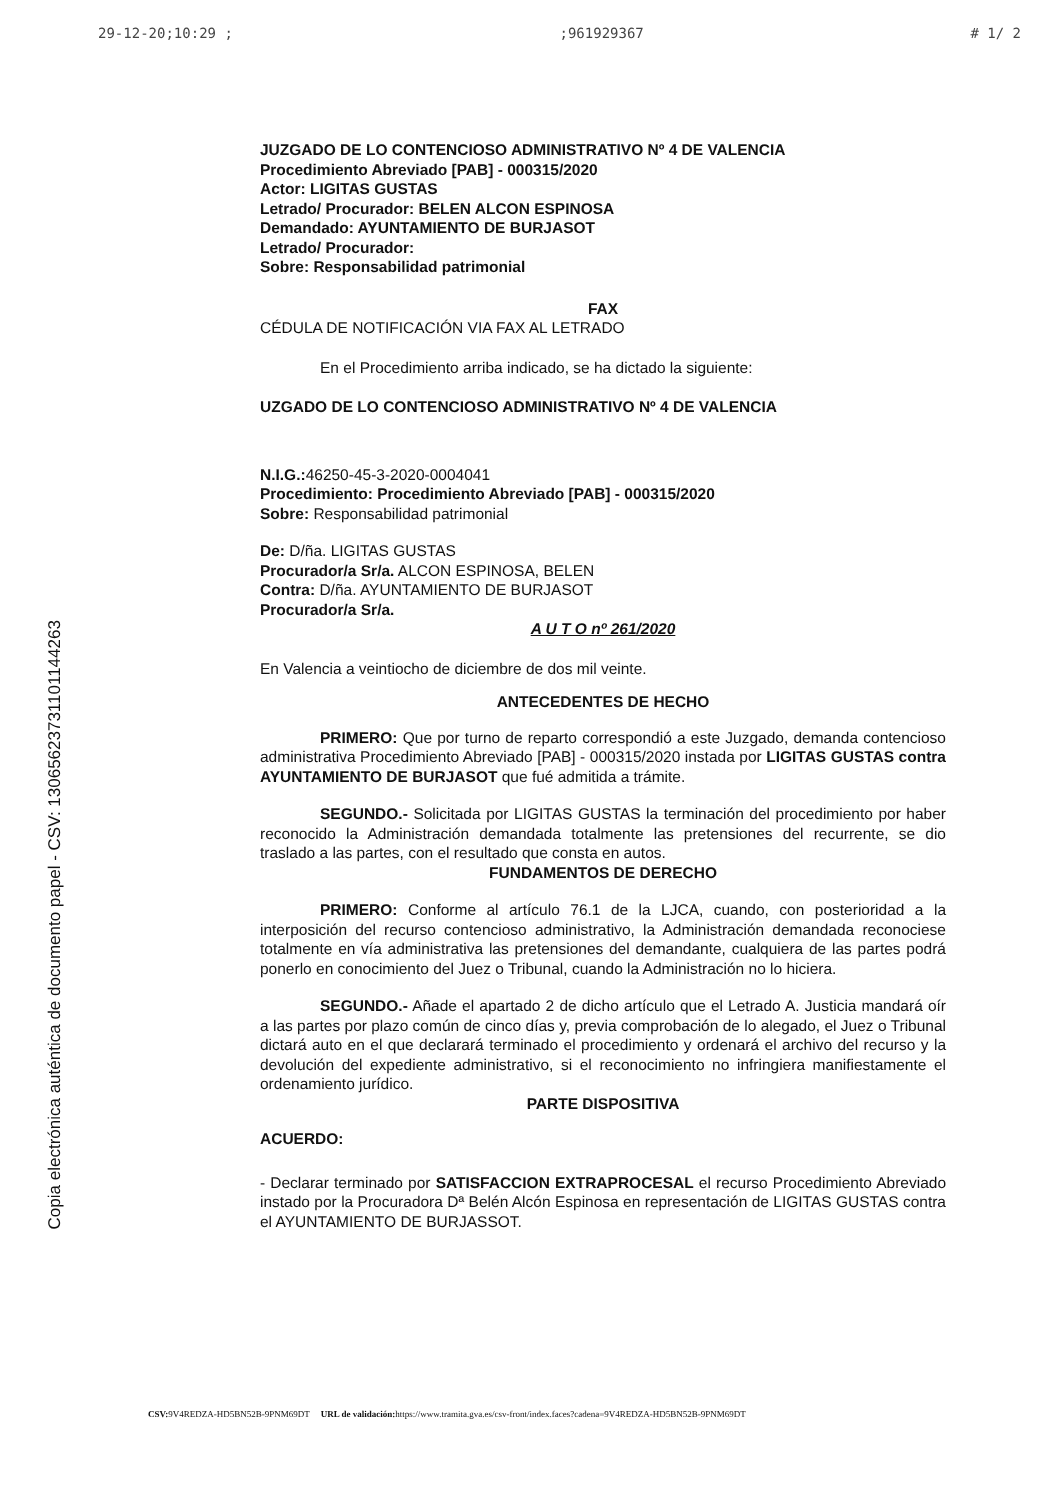29-12-20;10:29 ;;961929367 # 1/ 2
Copia electrónica auténtica de documento papel - CSV: 13065623731101144263
JUZGADO DE LO CONTENCIOSO ADMINISTRATIVO Nº 4 DE VALENCIA
Procedimiento Abreviado [PAB] - 000315/2020
Actor: LIGITAS GUSTAS
Letrado/ Procurador: BELEN ALCON ESPINOSA
Demandado: AYUNTAMIENTO DE BURJASOT
Letrado/ Procurador:
Sobre: Responsabilidad patrimonial
FAX
CÉDULA DE NOTIFICACIÓN VIA FAX AL LETRADO
En el Procedimiento arriba indicado, se ha dictado la siguiente:
UZGADO DE LO CONTENCIOSO ADMINISTRATIVO Nº 4 DE VALENCIA
N.I.G.: 46250-45-3-2020-0004041
Procedimiento: Procedimiento Abreviado [PAB] - 000315/2020
Sobre: Responsabilidad patrimonial
De: D/ña. LIGITAS GUSTAS
Procurador/a Sr/a. ALCON ESPINOSA, BELEN
Contra: D/ña. AYUNTAMIENTO DE BURJASOT
Procurador/a Sr/a.
A U T O nº 261/2020
En Valencia a veintiocho de diciembre de dos mil veinte.
ANTECEDENTES DE HECHO
PRIMERO: Que por turno de reparto correspondió a este Juzgado, demanda contencioso administrativa Procedimiento Abreviado [PAB] - 000315/2020 instada por LIGITAS GUSTAS contra AYUNTAMIENTO DE BURJASOT que fué admitida a trámite.
SEGUNDO.- Solicitada por LIGITAS GUSTAS la terminación del procedimiento por haber reconocido la Administración demandada totalmente las pretensiones del recurrente, se dio traslado a las partes, con el resultado que consta en autos.
FUNDAMENTOS DE DERECHO
PRIMERO: Conforme al artículo 76.1 de la LJCA, cuando, con posterioridad a la interposición del recurso contencioso administrativo, la Administración demandada reconociese totalmente en vía administrativa las pretensiones del demandante, cualquiera de las partes podrá ponerlo en conocimiento del Juez o Tribunal, cuando la Administración no lo hiciera.
SEGUNDO.- Añade el apartado 2 de dicho artículo que el Letrado A. Justicia mandará oír a las partes por plazo común de cinco días y, previa comprobación de lo alegado, el Juez o Tribunal dictará auto en el que declarará terminado el procedimiento y ordenará el archivo del recurso y la devolución del expediente administrativo, si el reconocimiento no infringiera manifiestamente el ordenamiento jurídico.
PARTE DISPOSITIVA
ACUERDO:
- Declarar terminado por SATISFACCION EXTRAPROCESAL el recurso Procedimiento Abreviado instado por la Procuradora Dª Belén Alcón Espinosa en representación de LIGITAS GUSTAS contra el AYUNTAMIENTO DE BURJASSOT.
CSV: 9V4REDZA-HD5BN52B-9PNM69DT URL de validación: https://www.tramita.gva.es/csv-front/index.faces?cadena=9V4REDZA-HD5BN52B-9PNM69DT